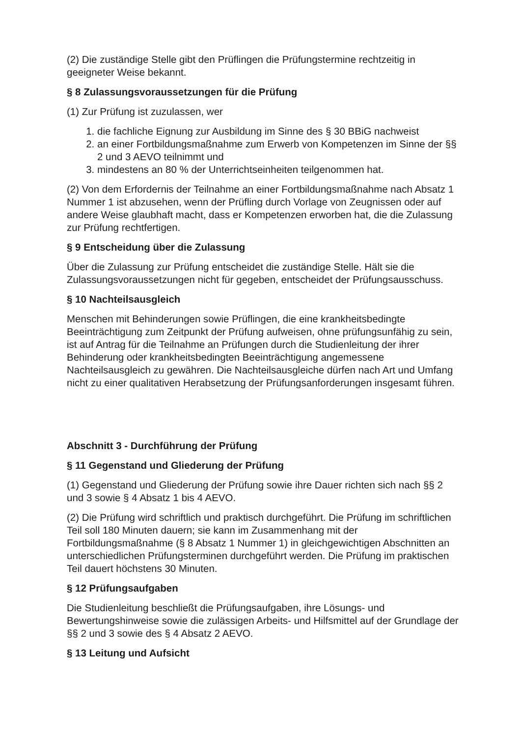(2) Die zuständige Stelle gibt den Prüflingen die Prüfungstermine rechtzeitig in geeigneter Weise bekannt.
§ 8 Zulassungsvoraussetzungen für die Prüfung
(1) Zur Prüfung ist zuzulassen, wer
1. die fachliche Eignung zur Ausbildung im Sinne des § 30 BBiG nachweist
2. an einer Fortbildungsmaßnahme zum Erwerb von Kompetenzen im Sinne der §§ 2 und 3 AEVO teilnimmt und
3. mindestens an 80 % der Unterrichtseinheiten teilgenommen hat.
(2) Von dem Erfordernis der Teilnahme an einer Fortbildungsmaßnahme nach Absatz 1 Nummer 1 ist abzusehen, wenn der Prüfling durch Vorlage von Zeugnissen oder auf andere Weise glaubhaft macht, dass er Kompetenzen erworben hat, die die Zulassung zur Prüfung rechtfertigen.
§ 9 Entscheidung über die Zulassung
Über die Zulassung zur Prüfung entscheidet die zuständige Stelle. Hält sie die Zulassungsvoraussetzungen nicht für gegeben, entscheidet der Prüfungsausschuss.
§ 10 Nachteilsausgleich
Menschen mit Behinderungen sowie Prüflingen, die eine krankheitsbedingte Beeinträchtigung zum Zeitpunkt der Prüfung aufweisen, ohne prüfungsunfähig zu sein, ist auf Antrag für die Teilnahme an Prüfungen durch die Studienleitung der ihrer Behinderung oder krankheitsbedingten Beeinträchtigung angemessene Nachteilsausgleich zu gewähren. Die Nachteilsausgleiche dürfen nach Art und Umfang nicht zu einer qualitativen Herabsetzung der Prüfungsanforderungen insgesamt führen.
Abschnitt 3 - Durchführung der Prüfung
§ 11 Gegenstand und Gliederung der Prüfung
(1) Gegenstand und Gliederung der Prüfung sowie ihre Dauer richten sich nach §§ 2 und 3 sowie § 4 Absatz 1 bis 4 AEVO.
(2) Die Prüfung wird schriftlich und praktisch durchgeführt. Die Prüfung im schriftlichen Teil soll 180 Minuten dauern; sie kann im Zusammenhang mit der Fortbildungsmaßnahme (§ 8 Absatz 1 Nummer 1) in gleichgewichtigen Abschnitten an unterschiedlichen Prüfungsterminen durchgeführt werden. Die Prüfung im praktischen Teil dauert höchstens 30 Minuten.
§ 12 Prüfungsaufgaben
Die Studienleitung beschließt die Prüfungsaufgaben, ihre Lösungs- und Bewertungshinweise sowie die zulässigen Arbeits- und Hilfsmittel auf der Grundlage der §§ 2 und 3 sowie des § 4 Absatz 2 AEVO.
§ 13 Leitung und Aufsicht